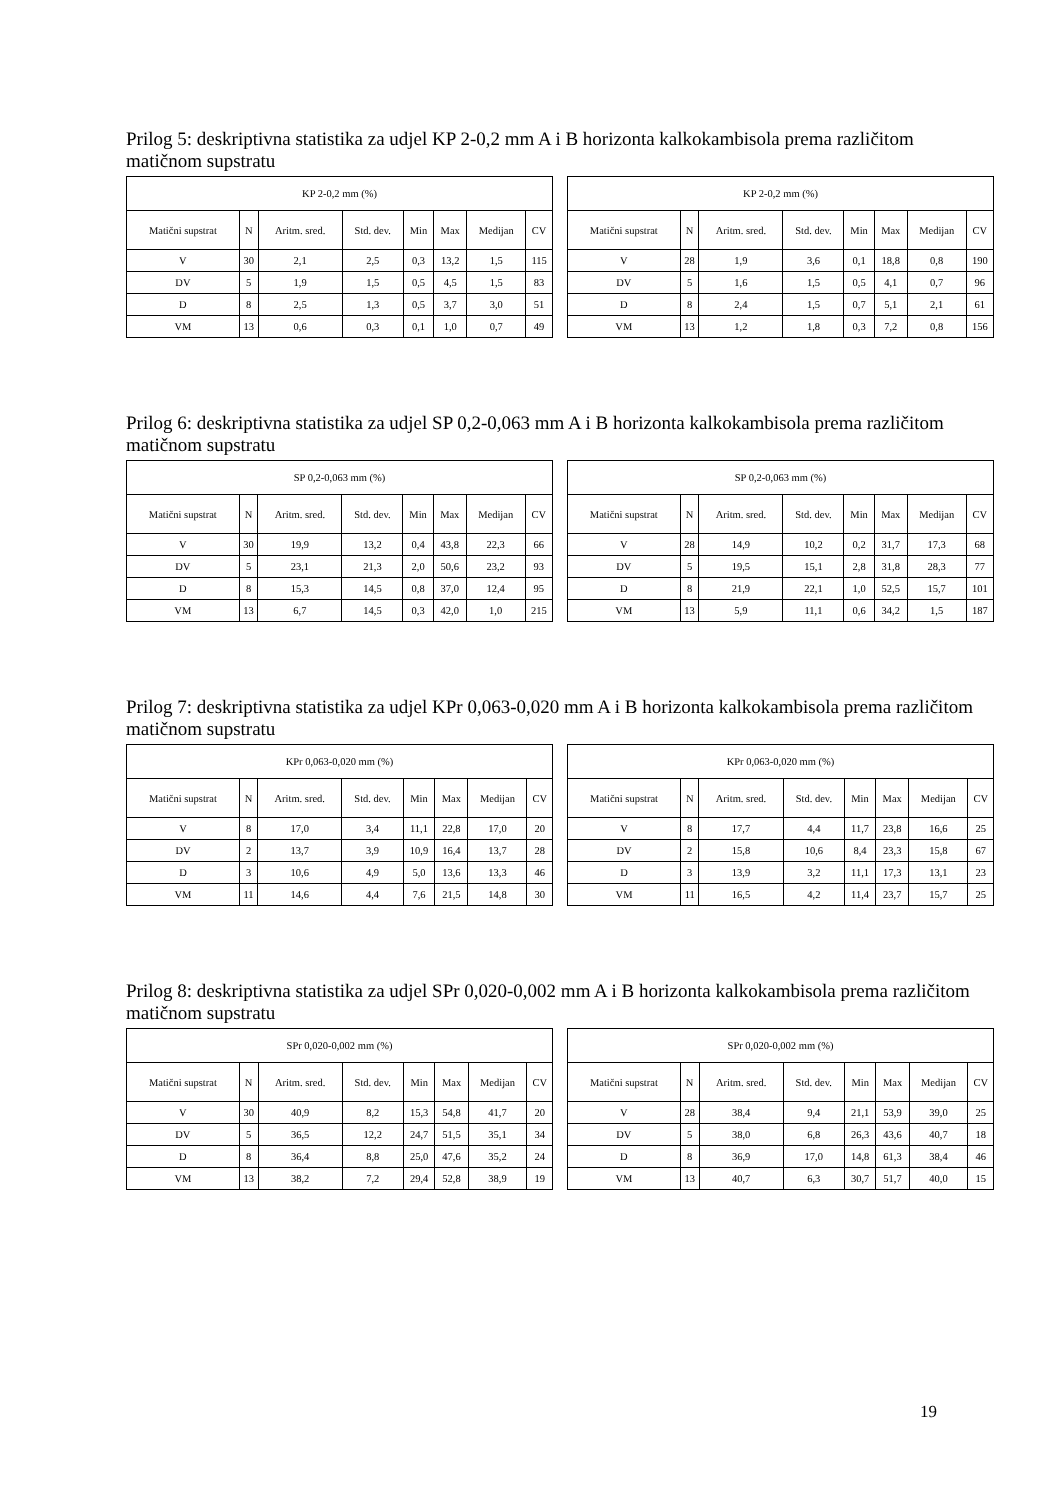Prilog 5: deskriptivna statistika za udjel KP 2-0,2 mm A i B horizonta kalkokambisola prema različitom matičnom supstratu
| KP 2-0,2 mm (%) | | | | | | | |
| --- | --- | --- | --- | --- | --- | --- | --- |
| Matični supstrat | N | Aritm. sred. | Std. dev. | Min | Max | Medijan | CV |
| V | 30 | 2,1 | 2,5 | 0,3 | 13,2 | 1,5 | 115 |
| DV | 5 | 1,9 | 1,5 | 0,5 | 4,5 | 1,5 | 83 |
| D | 8 | 2,5 | 1,3 | 0,5 | 3,7 | 3,0 | 51 |
| VM | 13 | 0,6 | 0,3 | 0,1 | 1,0 | 0,7 | 49 |
| KP 2-0,2 mm (%) | | | | | | | |
| --- | --- | --- | --- | --- | --- | --- | --- |
| Matični supstrat | N | Aritm. sred. | Std. dev. | Min | Max | Medijan | CV |
| V | 28 | 1,9 | 3,6 | 0,1 | 18,8 | 0,8 | 190 |
| DV | 5 | 1,6 | 1,5 | 0,5 | 4,1 | 0,7 | 96 |
| D | 8 | 2,4 | 1,5 | 0,7 | 5,1 | 2,1 | 61 |
| VM | 13 | 1,2 | 1,8 | 0,3 | 7,2 | 0,8 | 156 |
Prilog 6: deskriptivna statistika za udjel SP 0,2-0,063 mm A i B horizonta kalkokambisola prema različitom matičnom supstratu
| SP 0,2-0,063 mm (%) | | | | | | | |
| --- | --- | --- | --- | --- | --- | --- | --- |
| Matični supstrat | N | Aritm. sred. | Std. dev. | Min | Max | Medijan | CV |
| V | 30 | 19,9 | 13,2 | 0,4 | 43,8 | 22,3 | 66 |
| DV | 5 | 23,1 | 21,3 | 2,0 | 50,6 | 23,2 | 93 |
| D | 8 | 15,3 | 14,5 | 0,8 | 37,0 | 12,4 | 95 |
| VM | 13 | 6,7 | 14,5 | 0,3 | 42,0 | 1,0 | 215 |
| SP 0,2-0,063 mm (%) | | | | | | | |
| --- | --- | --- | --- | --- | --- | --- | --- |
| Matični supstrat | N | Aritm. sred. | Std. dev. | Min | Max | Medijan | CV |
| V | 28 | 14,9 | 10,2 | 0,2 | 31,7 | 17,3 | 68 |
| DV | 5 | 19,5 | 15,1 | 2,8 | 31,8 | 28,3 | 77 |
| D | 8 | 21,9 | 22,1 | 1,0 | 52,5 | 15,7 | 101 |
| VM | 13 | 5,9 | 11,1 | 0,6 | 34,2 | 1,5 | 187 |
Prilog 7: deskriptivna statistika za udjel KPr 0,063-0,020 mm A i B horizonta kalkokambisola prema različitom matičnom supstratu
| KPr 0,063-0,020 mm (%) | | | | | | | |
| --- | --- | --- | --- | --- | --- | --- | --- |
| Matični supstrat | N | Aritm. sred. | Std. dev. | Min | Max | Medijan | CV |
| V | 8 | 17,0 | 3,4 | 11,1 | 22,8 | 17,0 | 20 |
| DV | 2 | 13,7 | 3,9 | 10,9 | 16,4 | 13,7 | 28 |
| D | 3 | 10,6 | 4,9 | 5,0 | 13,6 | 13,3 | 46 |
| VM | 11 | 14,6 | 4,4 | 7,6 | 21,5 | 14,8 | 30 |
| KPr 0,063-0,020 mm (%) | | | | | | | |
| --- | --- | --- | --- | --- | --- | --- | --- |
| Matični supstrat | N | Aritm. sred. | Std. dev. | Min | Max | Medijan | CV |
| V | 8 | 17,7 | 4,4 | 11,7 | 23,8 | 16,6 | 25 |
| DV | 2 | 15,8 | 10,6 | 8,4 | 23,3 | 15,8 | 67 |
| D | 3 | 13,9 | 3,2 | 11,1 | 17,3 | 13,1 | 23 |
| VM | 11 | 16,5 | 4,2 | 11,4 | 23,7 | 15,7 | 25 |
Prilog 8: deskriptivna statistika za udjel SPr 0,020-0,002 mm A i B horizonta kalkokambisola prema različitom matičnom supstratu
| SPr 0,020-0,002 mm (%) | | | | | | | |
| --- | --- | --- | --- | --- | --- | --- | --- |
| Matični supstrat | N | Aritm. sred. | Std. dev. | Min | Max | Medijan | CV |
| V | 30 | 40,9 | 8,2 | 15,3 | 54,8 | 41,7 | 20 |
| DV | 5 | 36,5 | 12,2 | 24,7 | 51,5 | 35,1 | 34 |
| D | 8 | 36,4 | 8,8 | 25,0 | 47,6 | 35,2 | 24 |
| VM | 13 | 38,2 | 7,2 | 29,4 | 52,8 | 38,9 | 19 |
| SPr 0,020-0,002 mm (%) | | | | | | | |
| --- | --- | --- | --- | --- | --- | --- | --- |
| Matični supstrat | N | Aritm. sred. | Std. dev. | Min | Max | Medijan | CV |
| V | 28 | 38,4 | 9,4 | 21,1 | 53,9 | 39,0 | 25 |
| DV | 5 | 38,0 | 6,8 | 26,3 | 43,6 | 40,7 | 18 |
| D | 8 | 36,9 | 17,0 | 14,8 | 61,3 | 38,4 | 46 |
| VM | 13 | 40,7 | 6,3 | 30,7 | 51,7 | 40,0 | 15 |
19